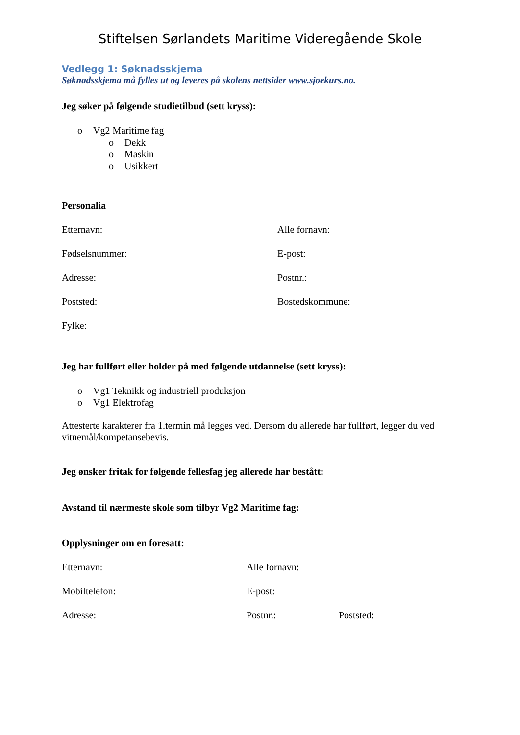Stiftelsen Sørlandets Maritime Videregående Skole
Vedlegg 1: Søknadsskjema
Søknadsskjema må fylles ut og leveres på skolens nettsider www.sjoekurs.no.
Jeg søker på følgende studietilbud (sett kryss):
o Vg2 Maritime fag
o Dekk
o Maskin
o Usikkert
Personalia
Etternavn: Alle fornavn:
Fødselsnummer: E-post:
Adresse: Postnr.:
Poststed: Bostedskommune:
Fylke:
Jeg har fullført eller holder på med følgende utdannelse (sett kryss):
o Vg1 Teknikk og industriell produksjon
o Vg1 Elektrofag
Attesterte karakterer fra 1.termin må legges ved. Dersom du allerede har fullført, legger du ved vitnemål/kompetansebevis.
Jeg ønsker fritak for følgende fellesfag jeg allerede har bestått:
Avstand til nærmeste skole som tilbyr Vg2 Maritime fag:
Opplysninger om en foresatt:
Etternavn: Alle fornavn:
Mobiltelefon: E-post:
Adresse: Postnr.: Poststed: